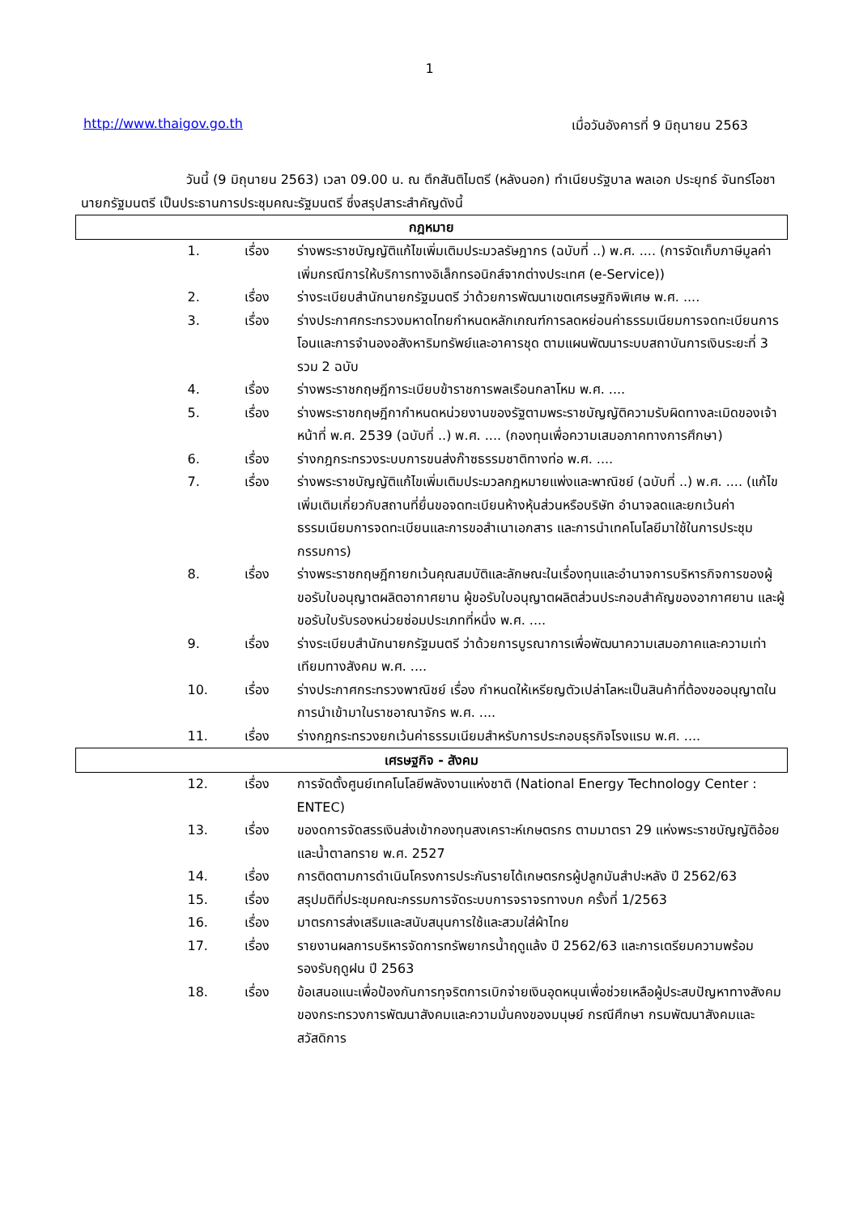1
http://www.thaigov.go.th เมื่อวันอังคารที่ 9 มิถุนายน 2563
วันนี้ (9 มิถุนายน 2563) เวลา 09.00 น. ณ ตึกสันติไมตรี (หลังนอก) ทำเนียบรัฐบาล พลเอก ประยุทธ์ จันทร์โอชา นายกรัฐมนตรี เป็นประธานการประชุมคณะรัฐมนตรี ซึ่งสรุปสาระสำคัญดังนี้
| กฎหมาย | | |
| --- | --- | --- |
| 1. | เรื่อง | ร่างพระราชบัญญัติแก้ไขเพิ่มเติมประมวลรัษฎากร (ฉบับที่ ..) พ.ศ. .... (การจัดเก็บภาษีมูลค่าเพิ่มกรณีการให้บริการทางอิเล็กทรอนิกส์จากต่างประเทศ (e-Service)) |
| 2. | เรื่อง | ร่างระเบียบสำนักนายกรัฐมนตรี ว่าด้วยการพัฒนาเขตเศรษฐกิจพิเศษ พ.ศ. .... |
| 3. | เรื่อง | ร่างประกาศกระทรวงมหาดไทยกำหนดหลักเกณฑ์การลดหย่อนค่าธรรมเนียมการจดทะเบียนการโอนและการจำนองอสังหาริมทรัพย์และอาคารชุด ตามแผนพัฒนาระบบสถาบันการเงินระยะที่ 3 รวม 2 ฉบับ |
| 4. | เรื่อง | ร่างพระราชกฤษฎีการะเบียบข้าราชการพลเรือนกลาโหม พ.ศ. .... |
| 5. | เรื่อง | ร่างพระราชกฤษฎีกากำหนดหน่วยงานของรัฐตามพระราชบัญญัติความรับผิดทางละเมิดของเจ้าหน้าที่ พ.ศ. 2539 (ฉบับที่ ..) พ.ศ. .... (กองทุนเพื่อความเสมอภาคทางการศึกษา) |
| 6. | เรื่อง | ร่างกฎกระทรวงระบบการขนส่งก๊าซธรรมชาติทางท่อ พ.ศ. .... |
| 7. | เรื่อง | ร่างพระราชบัญญัติแก้ไขเพิ่มเติมประมวลกฎหมายแพ่งและพาณิชย์ (ฉบับที่ ..) พ.ศ. .... (แก้ไขเพิ่มเติมเกี่ยวกับสถานที่ยื่นขอจดทะเบียนห้างหุ้นส่วนหรือบริษัท อำนาจลดและยกเว้นค่าธรรมเนียมการจดทะเบียนและการขอสำเนาเอกสาร และการนำเทคโนโลยีมาใช้ในการประชุมกรรมการ) |
| 8. | เรื่อง | ร่างพระราชกฤษฎีกายกเว้นคุณสมบัติและลักษณะในเรื่องทุนและอำนาจการบริหารกิจการของผู้ขอรับใบอนุญาตผลิตอากาศยาน ผู้ขอรับใบอนุญาตผลิตส่วนประกอบสำคัญของอากาศยาน และผู้ขอรับใบรับรองหน่วยซ่อมประเภทที่หนึ่ง พ.ศ. .... |
| 9. | เรื่อง | ร่างระเบียบสำนักนายกรัฐมนตรี ว่าด้วยการบูรณาการเพื่อพัฒนาความเสมอภาคและความเท่าเทียมทางสังคม พ.ศ. .... |
| 10. | เรื่อง | ร่างประกาศกระทรวงพาณิชย์ เรื่อง กำหนดให้เหรียญตัวเปล่าโลหะเป็นสินค้าที่ต้องขออนุญาตในการนำเข้ามาในราชอาณาจักร พ.ศ. .... |
| 11. | เรื่อง | ร่างกฎกระทรวงยกเว้นค่าธรรมเนียมสำหรับการประกอบธุรกิจโรงแรม พ.ศ. .... |
| เศรษฐกิจ - สังคม | | |
| 12. | เรื่อง | การจัดตั้งศูนย์เทคโนโลยีพลังงานแห่งชาติ (National Energy Technology Center : ENTEC) |
| 13. | เรื่อง | ของดการจัดสรรเงินส่งเข้ากองทุนสงเคราะห์เกษตรกร ตามมาตรา 29 แห่งพระราชบัญญัติอ้อยและน้ำตาลทราย พ.ศ. 2527 |
| 14. | เรื่อง | การติดตามการดำเนินโครงการประกันรายได้เกษตรกรผู้ปลูกมันสำปะหลัง ปี 2562/63 |
| 15. | เรื่อง | สรุปมติที่ประชุมคณะกรรมการจัดระบบการจราจรทางบก ครั้งที่ 1/2563 |
| 16. | เรื่อง | มาตรการส่งเสริมและสนับสนุนการใช้และสวมใส่ผ้าไทย |
| 17. | เรื่อง | รายงานผลการบริหารจัดการทรัพยากรน้ำฤดูแล้ง ปี 2562/63 และการเตรียมความพร้อมรองรับฤดูฝน ปี 2563 |
| 18. | เรื่อง | ข้อเสนอแนะเพื่อป้องกันการทุจริตการเบิกจ่ายเงินอุดหนุนเพื่อช่วยเหลือผู้ประสบปัญหาทางสังคมของกระทรวงการพัฒนาสังคมและความมั่นคงของมนุษย์ กรณีศึกษา กรมพัฒนาสังคมและสวัสดิการ |